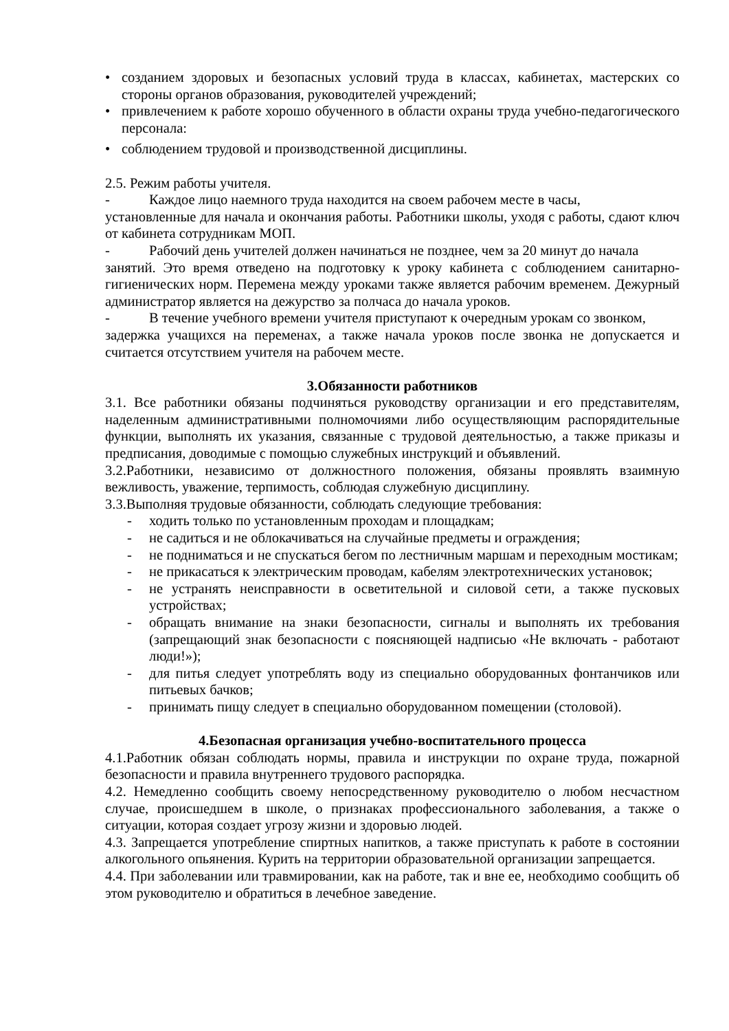• созданием здоровых и безопасных условий труда в классах, кабинетах, мастерских со стороны органов образования, руководителей учреждений;
• привлечением к работе хорошо обученного в области охраны труда учебно-педагогического персонала:
• соблюдением трудовой и производственной дисциплины.
2.5. Режим работы учителя.
- Каждое лицо наемного труда находится на своем рабочем месте в часы,
установленные для начала и окончания работы. Работники школы, уходя с работы, сдают ключ от кабинета сотрудникам МОП.
- Рабочий день учителей должен начинаться не позднее, чем за 20 минут до начала
занятий. Это время отведено на подготовку к уроку кабинета с соблюдением санитарно-гигиенических норм. Перемена между уроками также является рабочим временем. Дежурный администратор является на дежурство за полчаса до начала уроков.
- В течение учебного времени учителя приступают к очередным урокам со звонком,
задержка учащихся на переменах, а также начала уроков после звонка не допускается и считается отсутствием учителя на рабочем месте.
3.Обязанности работников
3.1. Все работники обязаны подчиняться руководству организации и его представителям, наделенным административными полномочиями либо осуществляющим распорядительные функции, выполнять их указания, связанные с трудовой деятельностью, а также приказы и предписания, доводимые с помощью служебных инструкций и объявлений.
3.2.Работники, независимо от должностного положения, обязаны проявлять взаимную вежливость, уважение, терпимость, соблюдая служебную дисциплину.
3.3.Выполняя трудовые обязанности, соблюдать следующие требования:
- ходить только по установленным проходам и площадкам;
- не садиться и не облокачиваться на случайные предметы и ограждения;
- не подниматься и не спускаться бегом по лестничным маршам и переходным мостикам;
- не прикасаться к электрическим проводам, кабелям электротехнических установок;
- не устранять неисправности в осветительной и силовой сети, а также пусковых устройствах;
- обращать внимание на знаки безопасности, сигналы и выполнять их требования (запрещающий знак безопасности с поясняющей надписью «Не включать - работают люди!»);
- для питья следует употреблять воду из специально оборудованных фонтанчиков или питьевых бачков;
- принимать пищу следует в специально оборудованном помещении (столовой).
4.Безопасная организация учебно-воспитательного процесса
4.1.Работник обязан соблюдать нормы, правила и инструкции по охране труда, пожарной безопасности и правила внутреннего трудового распорядка.
4.2. Немедленно сообщить своему непосредственному руководителю о любом несчастном случае, происшедшем в школе, о признаках профессионального заболевания, а также о ситуации, которая создает угрозу жизни и здоровью людей.
4.3. Запрещается употребление спиртных напитков, а также приступать к работе в состоянии алкогольного опьянения. Курить на территории образовательной организации запрещается.
4.4. При заболевании или травмировании, как на работе, так и вне ее, необходимо сообщить об этом руководителю и обратиться в лечебное заведение.